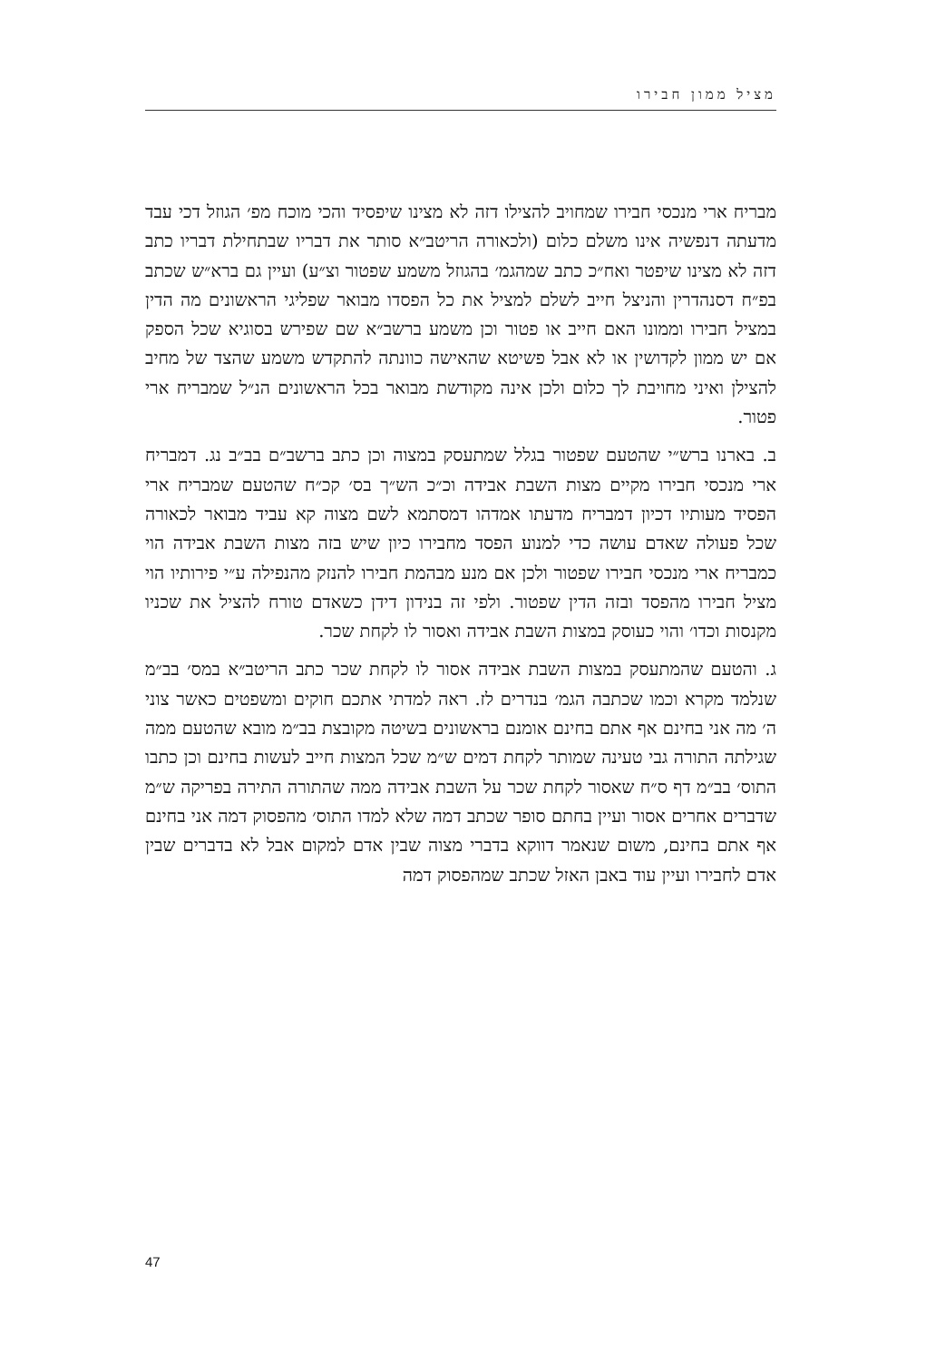מציל ממון חבירו
מבריח ארי מנכסי חבירו שמחויב להצילו דזה לא מצינו שיפסיד והכי מוכח מפ׳ הגוזל דכי עבד מדעתה דנפשיה אינו משלם כלום (ולכאורה הריטב״א סותר את דבריו שבתחילת דבריו כתב דזה לא מצינו שיפטר ואח״כ כתב שמהגמ׳ בהגוזל משמע שפטור וצ״ע) ועיין גם ברא״ש שכתב בפ״ח דסנהדרין והניצל חייב לשלם למציל את כל הפסדו מבואר שפליגי הראשונים מה הדין במציל חבירו וממונו האם חייב או פטור וכן משמע ברשב״א שם שפירש בסוגיא שכל הספק אם יש ממון לקדושין או לא אבל פשיטא שהאישה כוונתה להתקדש משמע שהצד של מחיב להצילן ואיני מחויבת לך כלום ולכן אינה מקודשת מבואר בכל הראשונים הנ״ל שמבריח ארי פטור.
ב. בארנו ברש״י שהטעם שפטור בגלל שמתעסק במצוה וכן כתב ברשב״ם בב״ב נג. דמבריח ארי מנכסי חבירו מקיים מצות השבת אבידה וכ״כ הש״ך בס׳ קכ״ח שהטעם שמבריח ארי הפסיד מעותיו דכיון דמבריח מדעתו אמדהו דמסתמא לשם מצוה קא עביד מבואר לכאורה שכל פעולה שאדם עושה כדי למנוע הפסד מחבירו כיון שיש בזה מצות השבת אבידה הוי כמבריח ארי מנכסי חבירו שפטור ולכן אם מנע מבהמת חבירו להנזק מהנפילה ע״י פירותיו הוי מציל חבירו מהפסד ובזה הדין שפטור. ולפי זה בנידון דידן כשאדם טורח להציל את שכניו מקנסות וכדו׳ והוי כעוסק במצות השבת אבידה ואסור לו לקחת שכר.
ג. והטעם שהמתעסק במצות השבת אבידה אסור לו לקחת שכר כתב הריטב״א במס׳ בב״מ שנלמד מקרא וכמו שכתבה הגמ׳ בנדרים לז. ראה למדתי אתכם חוקים ומשפטים כאשר צוני ה׳ מה אני בחינם אף אתם בחינם אומנם בראשונים בשיטה מקובצת בב״מ מובא שהטעם ממה שגילתה התורה גבי טעינה שמותר לקחת דמים ש״מ שכל המצות חייב לעשות בחינם וכן כתבו התוס׳ בב״מ דף ס״ח שאסור לקחת שכר על השבת אבידה ממה שהתורה התירה בפריקה ש״מ שדברים אחרים אסור ועיין בחתם סופר שכתב דמה שלא למדו התוס׳ מהפסוק דמה אני בחינם אף אתם בחינם, משום שנאמר דווקא בדברי מצוה שבין אדם למקום אבל לא בדברים שבין אדם לחבירו ועיין עוד באבן האזל שכתב שמהפסוק דמה
47